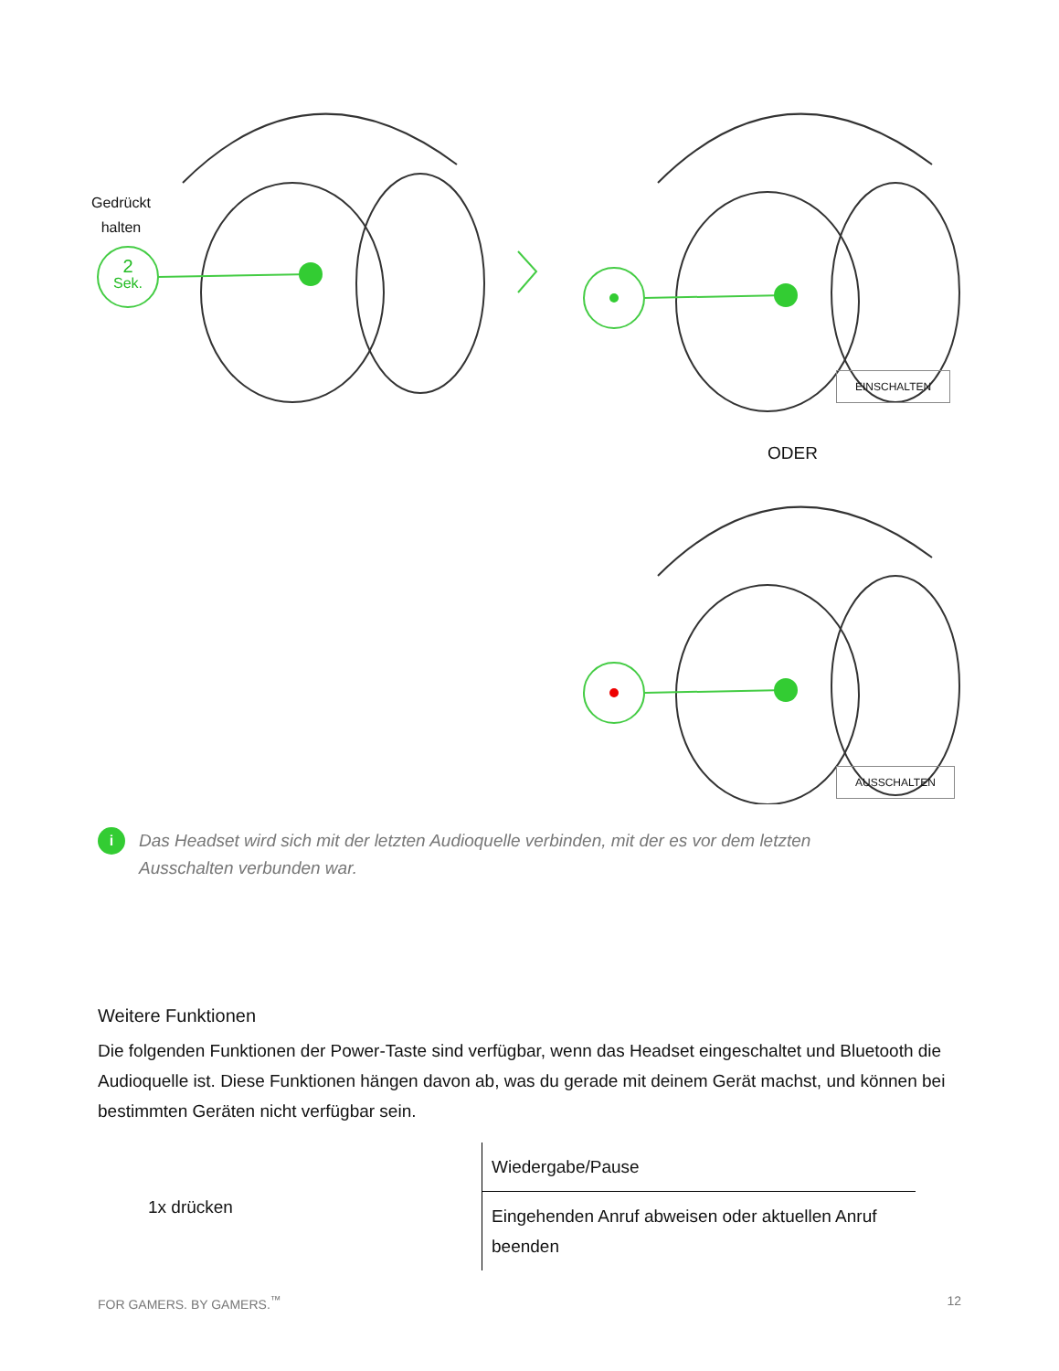Gedrückt
halten
2
Sek.
EINSCHALTEN
ODER
AUSSCHALTEN
i
Das Headset wird sich mit der letzten Audioquelle verbinden, mit der es vor dem letzten Ausschalten verbunden war.
Weitere Funktionen
Die folgenden Funktionen der Power-Taste sind verfügbar, wenn das Headset eingeschaltet und Bluetooth die Audioquelle ist. Diese Funktionen hängen davon ab, was du gerade mit deinem Gerät machst, und können bei bestimmten Geräten nicht verfügbar sein.
| 1x drücken | Wiedergabe/Pause |
| | Eingehenden Anruf abweisen oder aktuellen Anruf beenden |
FOR GAMERS. BY GAMERS.<sup>™</sup> 12